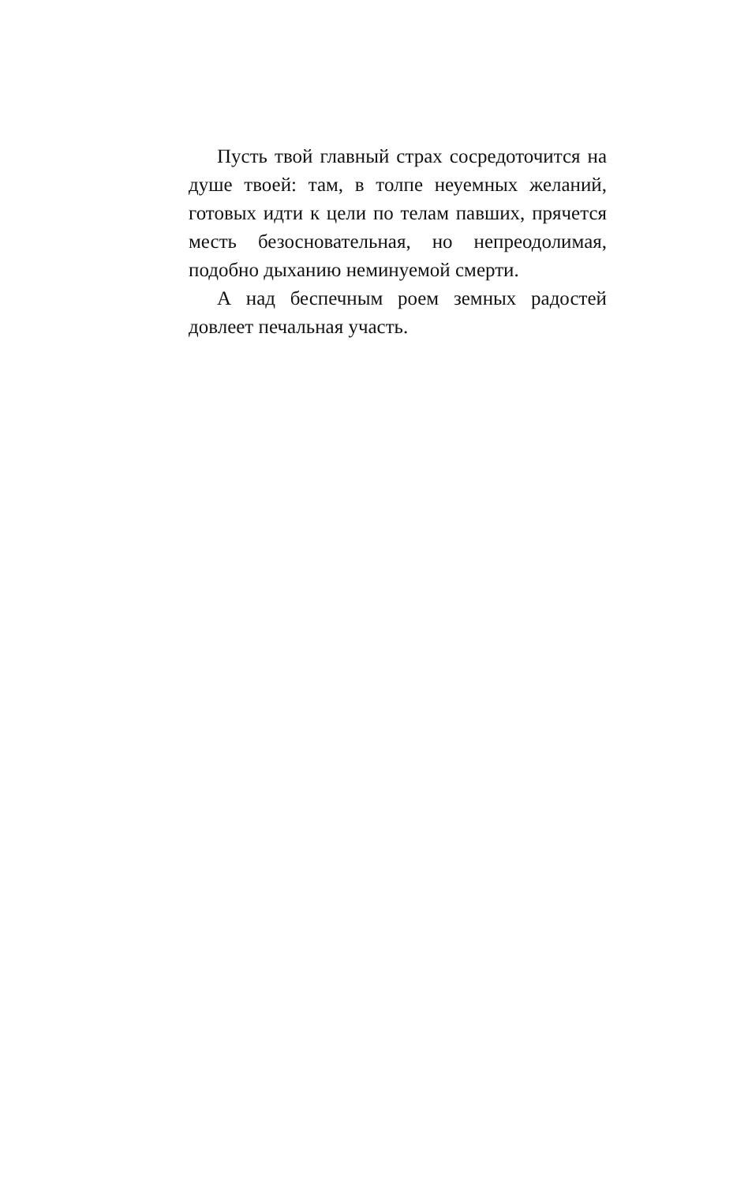Пусть твой главный страх сосредоточится на душе твоей: там, в толпе неуемных желаний, готовых идти к цели по телам павших, прячет­ся месть безосновательная, но непреодолимая, подобно дыханию неминуемой смерти.
А над беспечным роем земных радостей довлеет печальная участь.